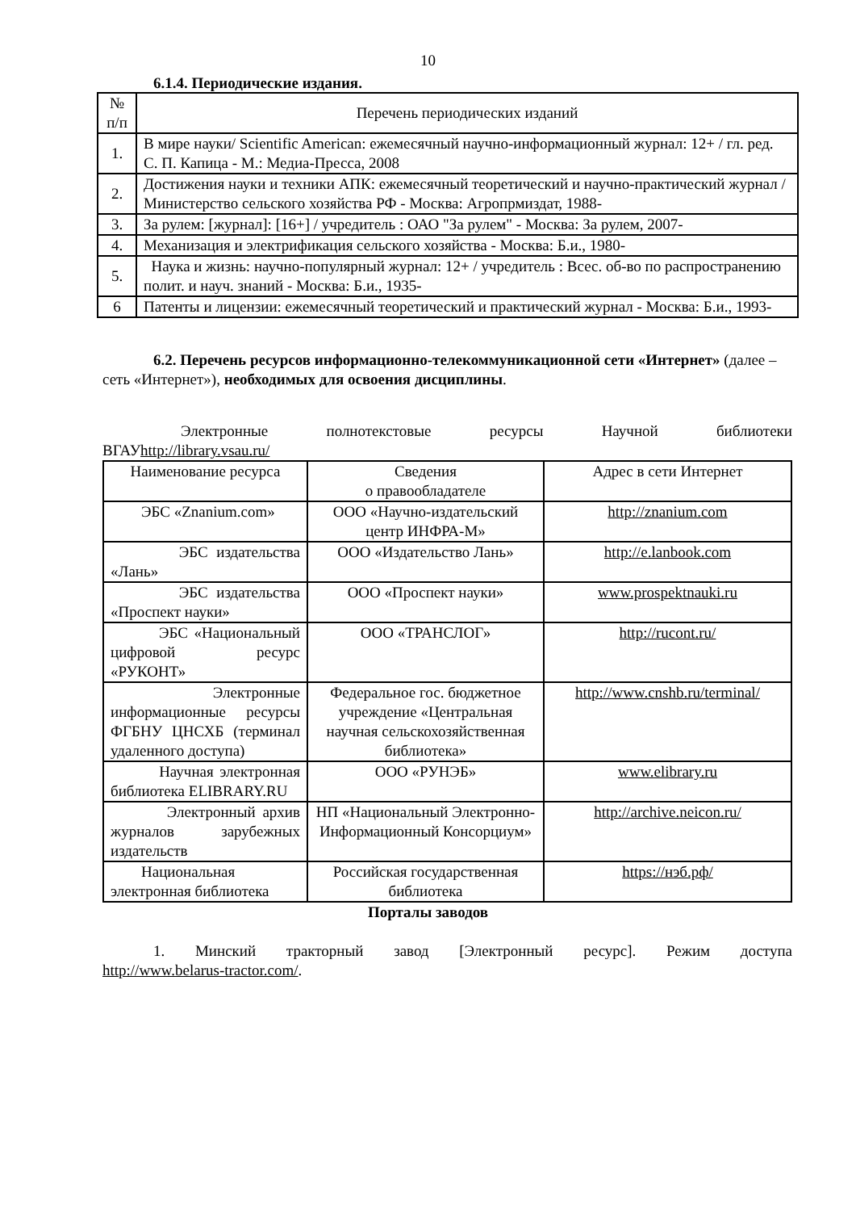10
6.1.4. Периодические издания.
| № п/п | Перечень периодических изданий |
| --- | --- |
| 1. | В мире науки/ Scientific American: ежемесячный научно-информационный журнал: 12+ / гл. ред. С. П. Капица - М.: Медиа-Пресса, 2008 |
| 2. | Достижения науки и техники АПК: ежемесячный теоретический и научно-практический журнал / Министерство сельского хозяйства РФ - Москва: Агропрмиздат, 1988- |
| 3. | За рулем: [журнал]: [16+] / учредитель : ОАО "За рулем" - Москва: За рулем, 2007- |
| 4. | Механизация и электрификация сельского хозяйства - Москва: Б.и., 1980- |
| 5. | Наука и жизнь: научно-популярный журнал: 12+ / учредитель : Всес. об-во по распространению полит. и науч. знаний - Москва: Б.и., 1935- |
| 6 | Патенты и лицензии: ежемесячный теоретический и практический журнал - Москва: Б.и., 1993- |
6.2. Перечень ресурсов информационно-телекоммуникационной сети «Интернет» (далее – сеть «Интернет»), необходимых для освоения дисциплины.
Электронные полнотекстовые ресурсы Научной библиотеки
ВГАУhttp://library.vsau.ru/
| Наименование ресурса | Сведения о правообладателе | Адрес в сети Интернет |
| --- | --- | --- |
| ЭБС «Znanium.com» | ООО «Научно-издательский центр ИНФРА-М» | http://znanium.com |
| ЭБС издательства «Лань» | ООО «Издательство Лань» | http://e.lanbook.com |
| ЭБС издательства «Проспект науки» | ООО «Проспект науки» | www.prospektnauki.ru |
| ЭБС «Национальный цифровой ресурс «РУКОНТ» | ООО «ТРАНСЛОГ» | http://rucont.ru/ |
| Электронные информационные ресурсы ФГБНУ ЦНСХБ (терминал удаленного доступа) | Федеральное гос. бюджетное учреждение «Центральная научная сельскохозяйственная библиотека» | http://www.cnshb.ru/terminal/ |
| Научная электронная библиотека ELIBRARY.RU | ООО «РУНЭБ» | www.elibrary.ru |
| Электронный архив журналов зарубежных издательств | НП «Национальный Электронно-Информационный Консорциум» | http://archive.neicon.ru/ |
| Национальная электронная библиотека | Российская государственная библиотека | https://нэб.рф/ |
Порталы заводов
1. Минский тракторный завод [Электронный ресурс]. Режим доступа
http://www.belarus-tractor.com/.